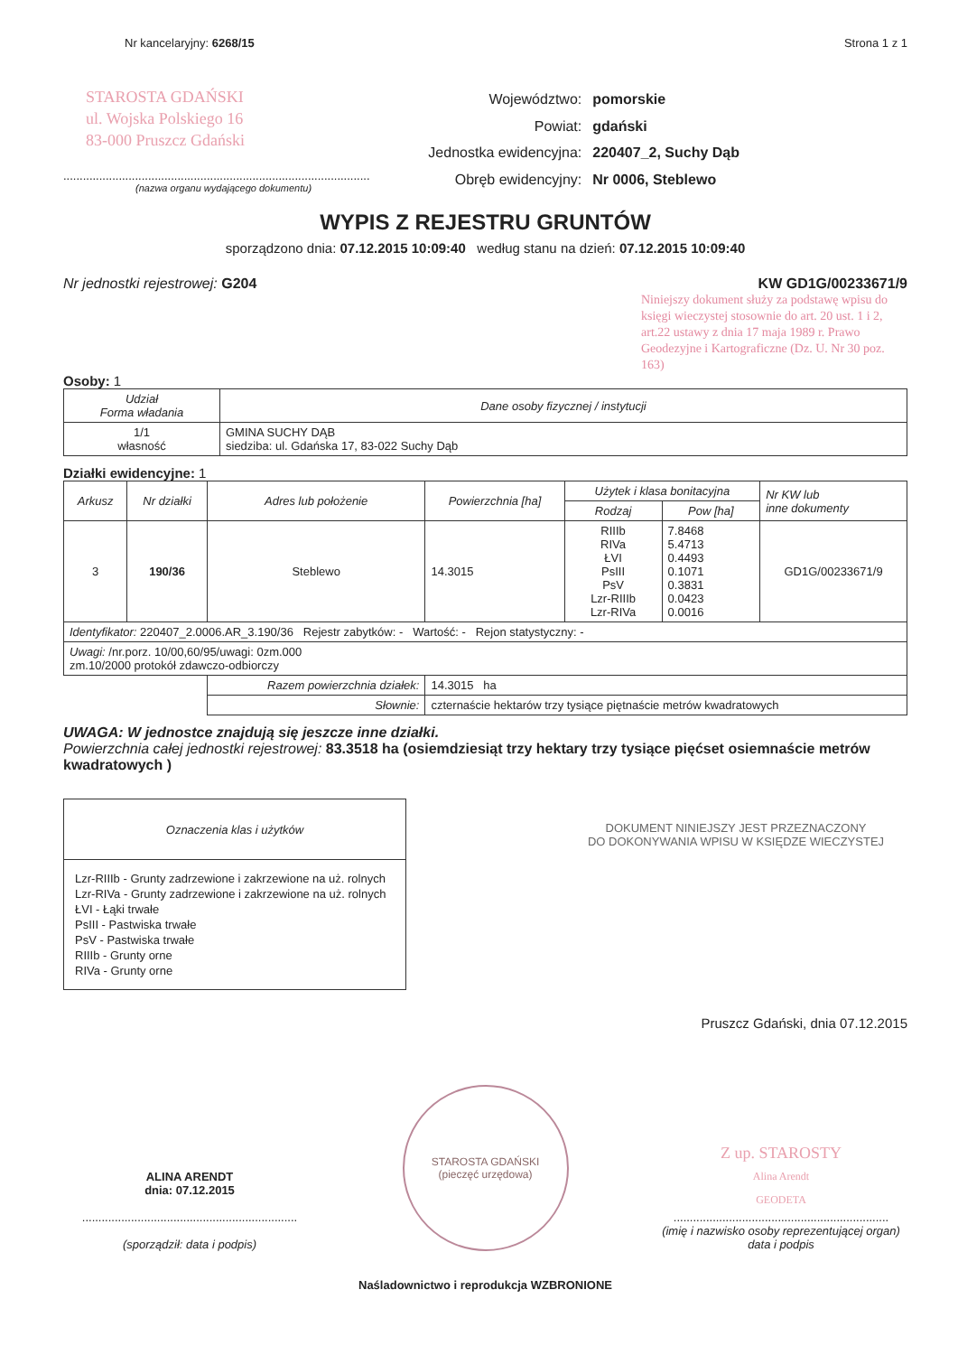Nr kancelaryjny: 6268/15 Strona 1 z 1
STAROSTA GDAŃSKI
ul. Wojska Polskiego 16
83-000 Pruszcz Gdański
..............................................................................................
(nazwa organu wydającego dokumentu)
| Województwo: | pomorskie |
| Powiat: | gdański |
| Jednostka ewidencyjna: | 220407_2, Suchy Dąb |
| Obręb ewidencyjny: | Nr 0006, Steblewo |
WYPIS Z REJESTRU GRUNTÓW
sporządzono dnia: 07.12.2015 10:09:40 według stanu na dzień: 07.12.2015 10:09:40
Nr jednostki rejestrowej: G204 KW GD1G/00233671/9
Niniejszy dokument służy za podstawę wpisu do księgi wieczystej stosownie do art. 20 ust. 1 i 2, art.22 ustawy z dnia 17 maja 1989 r. Prawo Geodezyjne i Kartograficzne (Dz. U. Nr 30 poz. 163)
Osoby: 1
| Udział Forma władania | Dane osoby fizycznej / instytucji |
| 1/1 własność | GMINA SUCHY DĄB siedziba: ul. Gdańska 17, 83-022 Suchy Dąb |
Działki ewidencyjne: 1
| Arkusz | Nr działki | Adres lub położenie | Powierzchnia [ha] | Użytek i klasa bonitacyjna | | Nr KW lub inne dokumenty |
| --- | --- | --- | --- | --- | --- | --- |
| | | | | Rodzaj | Pow [ha] | |
| 3 | 190/36 | Steblewo | 14.3015 | RIIIb RIVa ŁVI PsIII PsV Lzr-RIIIb Lzr-RIVa | 7.8468 5.4713 0.4493 0.1071 0.3831 0.0423 0.0016 | GD1G/00233671/9 |
| Identyfikator: 220407_2.0006.AR_3.190/36 Rejestr zabytków: - Wartość: - Rejon statystyczny: - | | | | | | |
| Uwagi: /nr.porz. 10/00,60/95/uwagi: 0zm.000 zm.10/2000 protokół zdawczo-odbiorczy | | | | | | |
| | | Razem powierzchnia działek: | 14.3015 ha | | | |
| | | Słownie: | czternaście hektarów trzy tysiące piętnaście metrów kwadratowych | | | |
UWAGA: W jednostce znajdują się jeszcze inne działki.
Powierzchnia całej jednostki rejestrowej: 83.3518 ha (osiemdziesiąt trzy hektary trzy tysiące pięćset osiemnaście metrów kwadratowych )
| Oznaczenia klas i użytków |
| Lzr-RIIIb - Grunty zadrzewione i zakrzewione na uż. rolnych Lzr-RIVa - Grunty zadrzewione i zakrzewione na uż. rolnych ŁVI - Łąki trwałe PsIII - Pastwiska trwałe PsV - Pastwiska trwałe RIIIb - Grunty orne RIVa - Grunty orne |
DOKUMENT NINIEJSZY JEST PRZEZNACZONY
DO DOKONYWANIA WPISU W KSIĘDZE WIECZYSTEJ
Pruszcz Gdański, dnia 07.12.2015
ALINA ARENDT
dnia: 07.12.2015
..................................................................
(sporządził: data i podpis)
STAROSTA GDAŃSKI
(pieczęć urzędowa)
Z up. STAROSTY
Alina Arendt
GEODETA
..................................................................
(imię i nazwisko osoby reprezentującej organ)
data i podpis
Naśladownictwo i reprodukcja WZBRONIONE